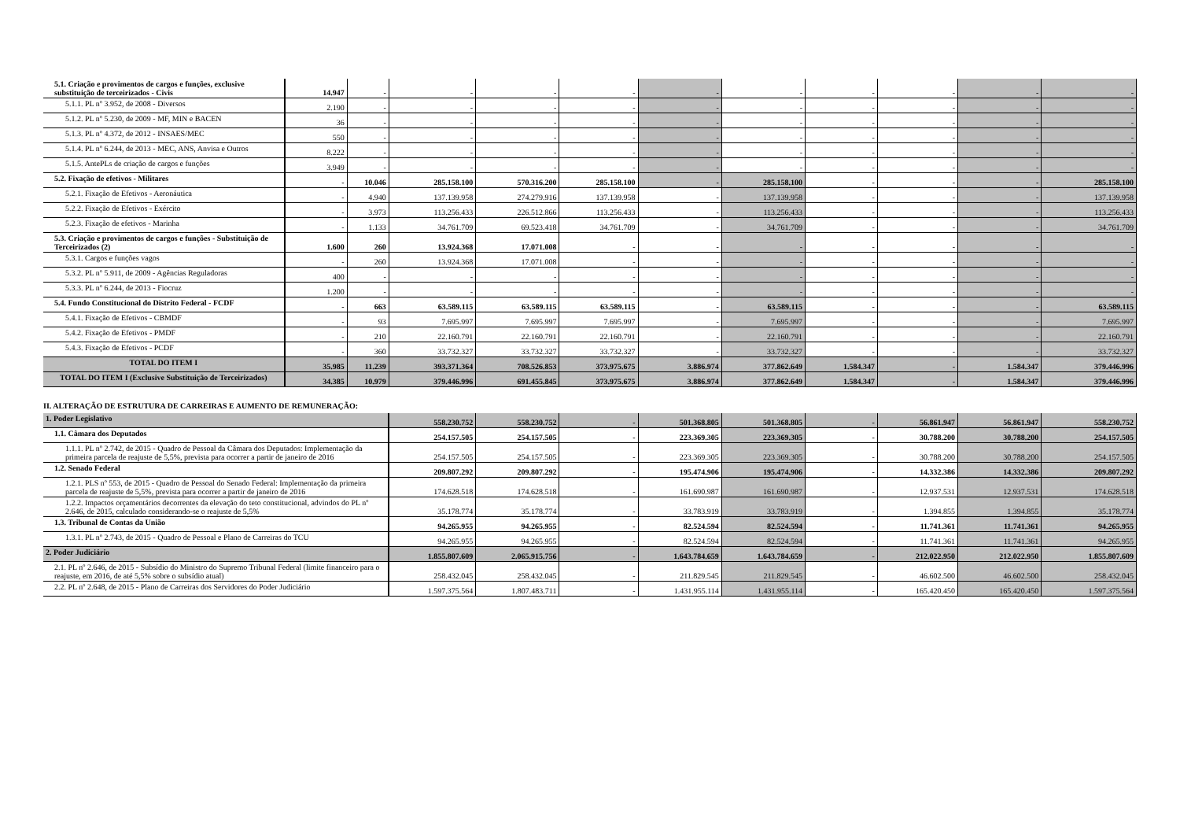| 5.1. Criação e provimentos de cargos e funções, exclusive substituição de terceirizados - Civis | 14.947 | - | - | - | - | - | - | - | - | - | - |
| 5.1.1. PL nº 3.952, de 2008 - Diversos | 2.190 | - | - | - | - | - | - | - | - | - | - |
| 5.1.2. PL nº 5.230, de 2009 - MF, MIN e BACEN | 36 | - | - | - | - | - | - | - | - | - | - |
| 5.1.3. PL nº 4.372, de 2012 - INSAES/MEC | 550 | - | - | - | - | - | - | - | - | - | - |
| 5.1.4. PL nº 6.244, de 2013 - MEC, ANS, Anvisa e Outros | 8.222 | - | - | - | - | - | - | - | - | - | - |
| 5.1.5. AntePLs de criação de cargos e funções | 3.949 | - | - | - | - | - | - | - | - | - | - |
| 5.2. Fixação de efetivos - Militares | - | 10.046 | 285.158.100 | 570.316.200 | 285.158.100 | - | 285.158.100 | - | - | - | 285.158.100 |
| 5.2.1. Fixação de Efetivos - Aeronáutica | - | 4.940 | 137.139.958 | 274.279.916 | 137.139.958 | - | 137.139.958 | - | - | - | 137.139.958 |
| 5.2.2. Fixação de Efetivos - Exército | - | 3.973 | 113.256.433 | 226.512.866 | 113.256.433 | - | 113.256.433 | - | - | - | 113.256.433 |
| 5.2.3. Fixação de efetivos - Marinha | - | 1.133 | 34.761.709 | 69.523.418 | 34.761.709 | - | 34.761.709 | - | - | - | 34.761.709 |
| 5.3. Criação e provimentos de cargos e funções - Substituição de Terceirizados (2) | 1.600 | 260 | 13.924.368 | 17.071.008 | - | - | - | - | - | - | - |
| 5.3.1. Cargos e funções vagos | - | 260 | 13.924.368 | 17.071.008 | - | - | - | - | - | - | - |
| 5.3.2. PL nº 5.911, de 2009 - Agências Reguladoras | 400 | - | - | - | - | - | - | - | - | - | - |
| 5.3.3. PL nº 6.244, de 2013 - Fiocruz | 1.200 | - | - | - | - | - | - | - | - | - | - |
| 5.4. Fundo Constitucional do Distrito Federal - FCDF | - | 663 | 63.589.115 | 63.589.115 | 63.589.115 | - | 63.589.115 | - | - | - | 63.589.115 |
| 5.4.1. Fixação de Efetivos - CBMDF | - | 93 | 7.695.997 | 7.695.997 | 7.695.997 | - | 7.695.997 | - | - | - | 7.695.997 |
| 5.4.2. Fixação de Efetivos - PMDF | - | 210 | 22.160.791 | 22.160.791 | 22.160.791 | - | 22.160.791 | - | - | - | 22.160.791 |
| 5.4.3. Fixação de Efetivos - PCDF | - | 360 | 33.732.327 | 33.732.327 | 33.732.327 | - | 33.732.327 | - | - | - | 33.732.327 |
| TOTAL DO ITEM I | 35.985 | 11.239 | 393.371.364 | 708.526.853 | 373.975.675 | 3.886.974 | 377.862.649 | 1.584.347 | - | 1.584.347 | 379.446.996 |
| TOTAL DO ITEM I (Exclusive Substituição de Terceirizados) | 34.385 | 10.979 | 379.446.996 | 691.455.845 | 373.975.675 | 3.886.974 | 377.862.649 | 1.584.347 | - | 1.584.347 | 379.446.996 |
II. ALTERAÇÃO DE ESTRUTURA DE CARREIRAS E AUMENTO DE REMUNERAÇÃO:
| 1. Poder Legislativo | 558.230.752 | 558.230.752 | - | 501.368.805 | 501.368.805 | - | 56.861.947 | 56.861.947 | 558.230.752 |
| 1.1. Câmara dos Deputados | 254.157.505 | 254.157.505 | - | 223.369.305 | 223.369.305 | - | 30.788.200 | 30.788.200 | 254.157.505 |
| 1.1.1. PL nº 2.742, de 2015 - Quadro de Pessoal da Câmara dos Deputados: Implementação da primeira parcela de reajuste de 5,5%, prevista para ocorrer a partir de janeiro de 2016 | 254.157.505 | 254.157.505 | - | 223.369.305 | 223.369.305 | - | 30.788.200 | 30.788.200 | 254.157.505 |
| 1.2. Senado Federal | 209.807.292 | 209.807.292 | - | 195.474.906 | 195.474.906 | - | 14.332.386 | 14.332.386 | 209.807.292 |
| 1.2.1. PLS nº 553, de 2015 - Quadro de Pessoal do Senado Federal: Implementação da primeira parcela de reajuste de 5,5%, prevista para ocorrer a partir de janeiro de 2016 | 174.628.518 | 174.628.518 | - | 161.690.987 | 161.690.987 | - | 12.937.531 | 12.937.531 | 174.628.518 |
| 1.2.2. Impactos orçamentários decorrentes da elevação do teto constitucional, advindos do PL nº 2.646, de 2015, calculado considerando-se o reajuste de 5,5% | 35.178.774 | 35.178.774 | - | 33.783.919 | 33.783.919 | - | 1.394.855 | 1.394.855 | 35.178.774 |
| 1.3. Tribunal de Contas da União | 94.265.955 | 94.265.955 | - | 82.524.594 | 82.524.594 | - | 11.741.361 | 11.741.361 | 94.265.955 |
| 1.3.1. PL nº 2.743, de 2015 - Quadro de Pessoal e Plano de Carreiras do TCU | 94.265.955 | 94.265.955 | - | 82.524.594 | 82.524.594 | - | 11.741.361 | 11.741.361 | 94.265.955 |
| 2. Poder Judiciário | 1.855.807.609 | 2.065.915.756 | - | 1.643.784.659 | 1.643.784.659 | - | 212.022.950 | 212.022.950 | 1.855.807.609 |
| 2.1. PL nº 2.646, de 2015 - Subsídio do Ministro do Supremo Tribunal Federal (limite financeiro para o reajuste, em 2016, de até 5,5% sobre o subsídio atual) | 258.432.045 | 258.432.045 | - | 211.829.545 | 211.829.545 | - | 46.602.500 | 46.602.500 | 258.432.045 |
| 2.2. PL nº 2.648, de 2015 - Plano de Carreiras dos Servidores do Poder Judiciário | 1.597.375.564 | 1.807.483.711 | - | 1.431.955.114 | 1.431.955.114 | - | 165.420.450 | 165.420.450 | 1.597.375.564 |